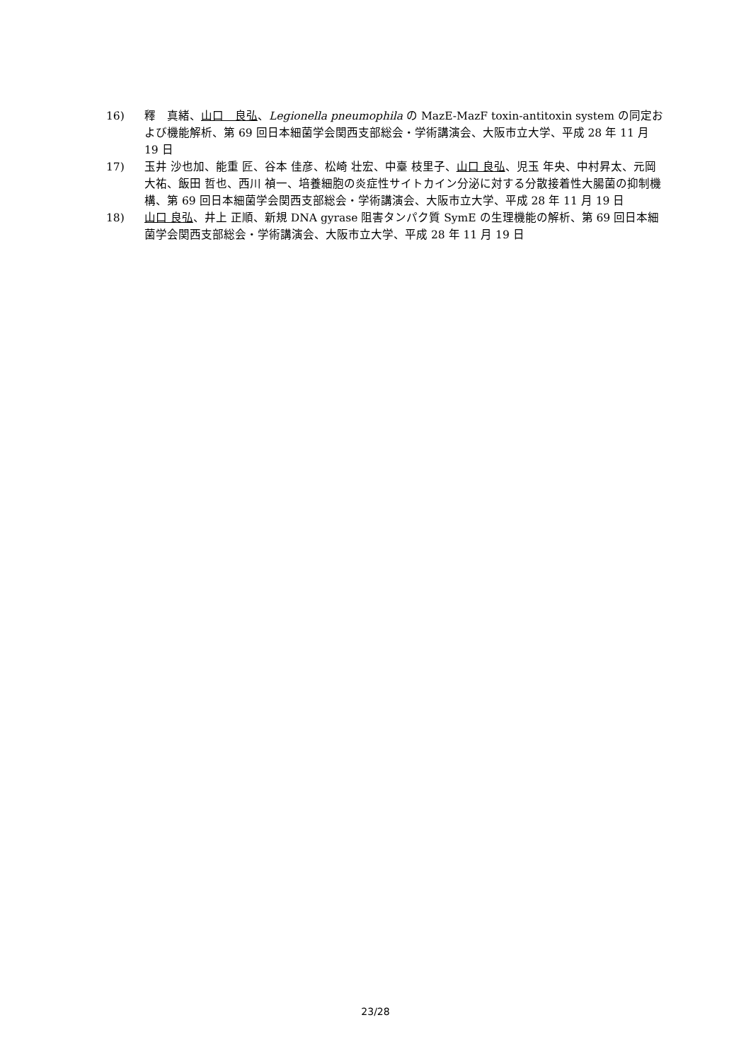16) 釋　真緒、山口　良弘、Legionella pneumophila の MazE-MazF toxin-antitoxin system の同定および機能解析、第 69 回日本細菌学会関西支部総会・学術講演会、大阪市立大学、平成 28 年 11 月 19 日
17) 玉井 沙也加、能重 匠、谷本 佳彦、松崎 壮宏、中臺 枝里子、山口 良弘、児玉 年央、中村昇太、元岡 大祐、飯田 哲也、西川 禎一、培養細胞の炎症性サイトカイン分泌に対する分散接着性大腸菌の抑制機構、第 69 回日本細菌学会関西支部総会・学術講演会、大阪市立大学、平成 28 年 11 月 19 日
18) 山口 良弘、井上 正順、新規 DNA gyrase 阻害タンパク質 SymE の生理機能の解析、第 69 回日本細菌学会関西支部総会・学術講演会、大阪市立大学、平成 28 年 11 月 19 日
23/28